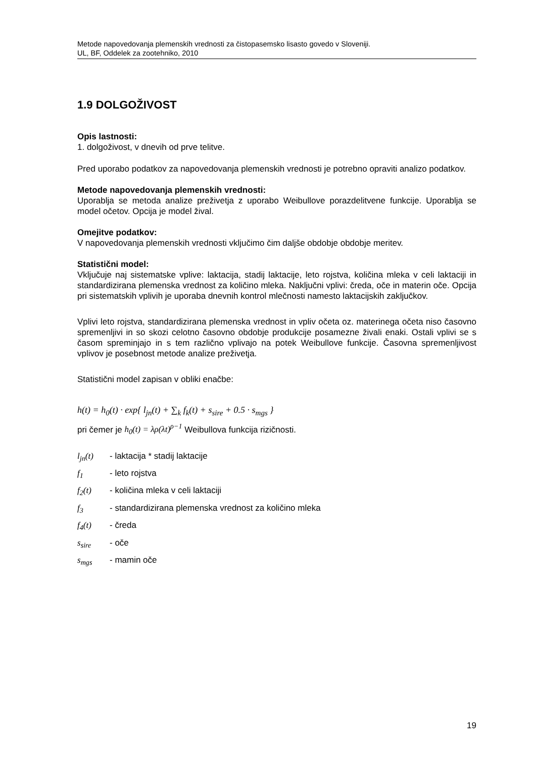Metode napovedovanja plemenskih vrednosti za čistopasemsko lisasto govedo v Sloveniji.
UL, BF, Oddelek za zootehniko, 2010
1.9 DOLGOŽIVOST
Opis lastnosti:
1. dolgoživost, v dnevih od prve telitve.
Pred uporabo podatkov za napovedovanja plemenskih vrednosti je potrebno opraviti analizo podatkov.
Metode napovedovanja plemenskih vrednosti:
Uporablja se metoda analize preživetja z uporabo Weibullove porazdelitvene funkcije. Uporablja se model očetov. Opcija je model žival.
Omejitve podatkov:
V napovedovanja plemenskih vrednosti vključimo čim daljše obdobje obdobje meritev.
Statistični model:
Vključuje naj sistematske vplive: laktacija, stadij laktacije, leto rojstva, količina mleka v celi laktaciji in standardizirana plemenska vrednost za količino mleka. Naključni vplivi: čreda, oče in materin oče. Opcija pri sistematskih vplivih je uporaba dnevnih kontrol mlečnosti namesto laktacijskih zaključkov.
Vplivi leto rojstva, standardizirana plemenska vrednost in vpliv očeta oz. materinega očeta niso časovno spremenljivi in so skozi celotno časovno obdobje produkcije posamezne živali enaki. Ostali vplivi se s časom spreminjajo in s tem različno vplivajo na potek Weibullove funkcije. Časovna spremenljivost vplivov je posebnost metode analize preživetja.
Statistični model zapisan v obliki enačbe:
h(t) = h<sub>0</sub>(t) · exp{ l<sub>jn</sub>(t) + ∑<sub>k</sub> f<sub>k</sub>(t) + s<sub>sire</sub> + 0.5 · s<sub>mgs</sub> }
pri čemer je h<sub>0</sub>(t) = λρ(λt)<sup>ρ−1</sup> Weibullova funkcija rizičnosti.
l<sub>jn</sub>(t) - laktacija * stadij laktacije
f<sub>1</sub> - leto rojstva
f<sub>2</sub>(t) - količina mleka v celi laktaciji
f<sub>3</sub> - standardizirana plemenska vrednost za količino mleka
f<sub>4</sub>(t) - čreda
s<sub>sire</sub> - oče
s<sub>mgs</sub> - mamin oče
19